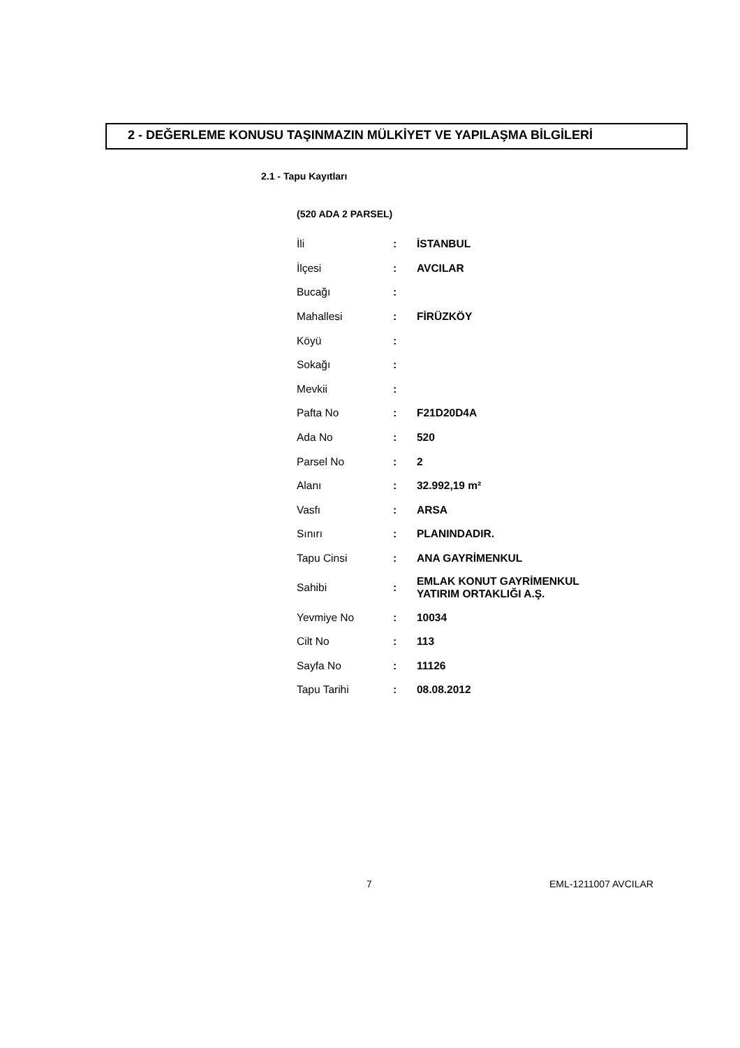2 - DEĞERLEME KONUSU TAŞINMAZIN MÜLKİYET VE YAPILAŞMA BİLGİLERİ
2.1 - Tapu Kayıtları
(520 ADA 2 PARSEL)
| İli | : | İSTANBUL |
| İlçesi | : | AVCILAR |
| Bucağı | : | |
| Mahallesi | : | FİRÜZKÖY |
| Köyü | : | |
| Sokağı | : | |
| Mevkii | : | |
| Pafta No | : | F21D20D4A |
| Ada No | : | 520 |
| Parsel No | : | 2 |
| Alanı | : | 32.992,19 m² |
| Vasfı | : | ARSA |
| Sınırı | : | PLANINDADIR. |
| Tapu Cinsi | : | ANA GAYRİMENKUL |
| Sahibi | : | EMLAK KONUT GAYRİMENKUL YATIRIM ORTAKLIĞI A.Ş. |
| Yevmiye No | : | 10034 |
| Cilt No | : | 113 |
| Sayfa No | : | 11126 |
| Tapu Tarihi | : | 08.08.2012 |
7 EML-1211007 AVCILAR